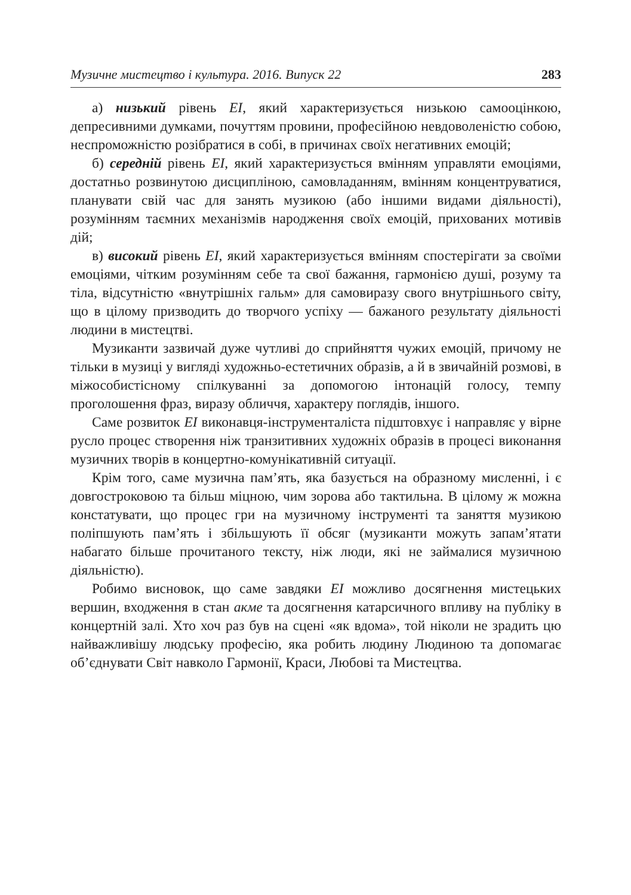Музичне мистецтво і культура. 2016. Випуск 22 283
а) низький рівень ЕІ, який характеризується низькою самооцінкою, депресивними думками, почуттям провини, професійною невдоволеністю собою, неспроможністю розібратися в собі, в причинах своїх негативних емоцій;
б) середній рівень ЕІ, який характеризується вмінням управляти емоціями, достатньо розвинутою дисципліною, самовладанням, вмінням концентруватися, планувати свій час для занять музикою (або іншими видами діяльності), розумінням таємних механізмів народження своїх емоцій, прихованих мотивів дій;
в) високий рівень ЕІ, який характеризується вмінням спостерігати за своїми емоціями, чітким розумінням себе та свої бажання, гармонією душі, розуму та тіла, відсутністю «внутрішніх гальм» для самовиразу свого внутрішнього світу, що в цілому призводить до творчого успіху — бажаного результату діяльності людини в мистецтві.
Музиканти зазвичай дуже чутливі до сприйняття чужих емоцій, причому не тільки в музиці у вигляді художньо-естетичних образів, а й в звичайній розмові, в міжособистісному спілкуванні за допомогою інтонацій голосу, темпу проголошення фраз, виразу обличчя, характеру поглядів, іншого.
Саме розвиток ЕІ виконавця-інструменталіста підштовхує і направляє у вірне русло процес створення ніж транзитивних художніх образів в процесі виконання музичних творів в концертно-комунікативній ситуації.
Крім того, саме музична пам’ять, яка базується на образному мисленні, і є довгостроковою та більш міцною, чим зорова або тактильна. В цілому ж можна констатувати, що процес гри на музичному інструменті та заняття музикою поліпшують пам’ять і збільшують її обсяг (музиканти можуть запам’ятати набагато більше прочитаного тексту, ніж люди, які не займалися музичною діяльністю).
Робимо висновок, що саме завдяки ЕІ можливо досягнення мистецьких вершин, входження в стан акме та досягнення катарсичного впливу на публіку в концертній залі. Хто хоч раз був на сцені «як вдома», той ніколи не зрадить цю найважливішу людську професію, яка робить людину Людиною та допомагає об’єднувати Світ навколо Гармонії, Краси, Любові та Мистецтва.